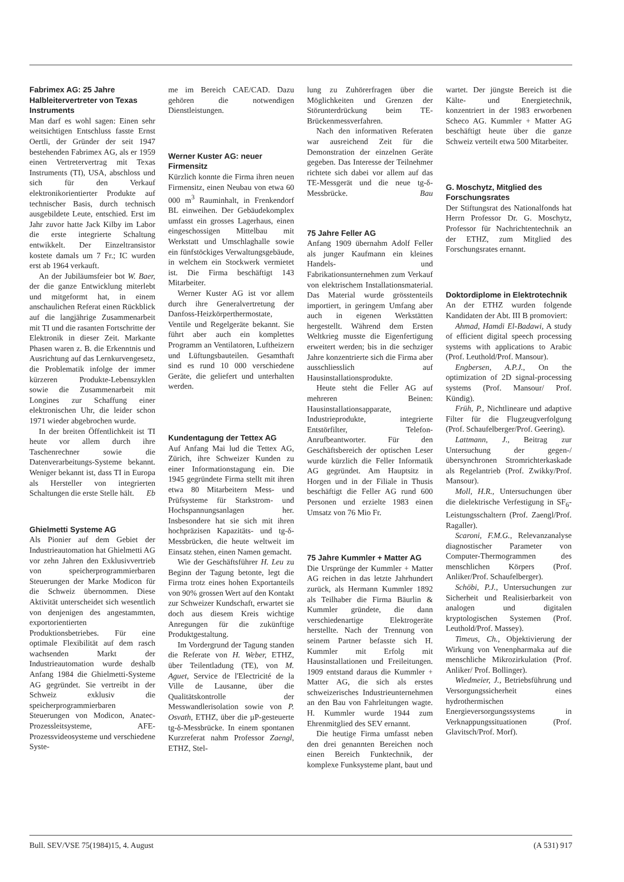Fabrimex AG: 25 Jahre Halbleitervertreter von Texas Instruments
Man darf es wohl sagen: Einen sehr weitsichtigen Entschluss fasste Ernst Oertli, der Gründer der seit 1947 bestehenden Fabrimex AG, als er 1959 einen Vertretervertrag mit Texas Instruments (TI), USA, abschloss und sich für den Verkauf elektronikorientierter Produkte auf technischer Basis, durch technisch ausgebildete Leute, entschied. Erst im Jahr zuvor hatte Jack Kilby im Labor die erste integrierte Schaltung entwikkelt. Der Einzeltransistor kostete damals um 7 Fr.; IC wurden erst ab 1964 verkauft.
An der Jubiläumsfeier bot W. Baer, der die ganze Entwicklung miterlebt und mitgeformt hat, in einem anschaulichen Referat einen Rückblick auf die langjährige Zusammenarbeit mit TI und die rasanten Fortschritte der Elektronik in dieser Zeit. Markante Phasen waren z. B. die Erkenntnis und Ausrichtung auf das Lernkurvengesetz, die Problematik infolge der immer kürzeren Produkte-Lebenszyklen sowie die Zusammenarbeit mit Longines zur Schaffung einer elektronischen Uhr, die leider schon 1971 wieder abgebrochen wurde.
In der breiten Öffentlichkeit ist TI heute vor allem durch ihre Taschenrechner sowie die Datenverarbeitungs-Systeme bekannt. Weniger bekannt ist, dass TI in Europa als Hersteller von integrierten Schaltungen die erste Stelle hält. Eb
Ghielmetti Systeme AG
Als Pionier auf dem Gebiet der Industrieautomation hat Ghielmetti AG vor zehn Jahren den Exklusivvertrieb von speicherprogrammierbaren Steuerungen der Marke Modicon für die Schweiz übernommen. Diese Aktivität unterscheidet sich wesentlich von denjenigen des angestammten, exportorientierten Produktionsbetriebes. Für eine optimale Flexibilität auf dem rasch wachsenden Markt der Industrieautomation wurde deshalb Anfang 1984 die Ghielmetti-Systeme AG gegründet. Sie vertreibt in der Schweiz exklusiv die speicherprogrammierbaren Steuerungen von Modicon, Anatec-Prozessleitsysteme, AFE-Prozessvideosysteme und verschiedene Syste-
me im Bereich CAE/CAD. Dazu gehören die notwendigen Dienstleistungen.
Werner Kuster AG: neuer Firmensitz
Kürzlich konnte die Firma ihren neuen Firmensitz, einen Neubau von etwa 60 000 m<sup>3</sup> Rauminhalt, in Frenkendorf BL einweihen. Der Gebäudekomplex umfasst ein grosses Lagerhaus, einen eingeschossigen Mittelbau mit Werkstatt und Umschlaghalle sowie ein fünfstöckiges Verwaltungsgebäude, in welchem ein Stockwerk vermietet ist. Die Firma beschäftigt 143 Mitarbeiter.
Werner Kuster AG ist vor allem durch ihre Generalvertretung der Danfoss-Heizkörperthermostate, Ventile und Regelgeräte bekannt. Sie führt aber auch ein komplettes Programm an Ventilatoren, Luftheizern und Lüftungsbauteilen. Gesamthaft sind es rund 10 000 verschiedene Geräte, die geliefert und unterhalten werden.
Kundentagung der Tettex AG
Auf Anfang Mai lud die Tettex AG, Zürich, ihre Schweizer Kunden zu einer Informationstagung ein. Die 1945 gegründete Firma stellt mit ihren etwa 80 Mitarbeitern Mess- und Prüfsysteme für Starkstrom- und Hochspannungsanlagen her. Insbesondere hat sie sich mit ihren hochpräzisen Kapazitäts- und tg-δ-Messbrücken, die heute weltweit im Einsatz stehen, einen Namen gemacht.
Wie der Geschäftsführer H. Leu zu Beginn der Tagung betonte, legt die Firma trotz eines hohen Exportanteils von 90% grossen Wert auf den Kontakt zur Schweizer Kundschaft, erwartet sie doch aus diesem Kreis wichtige Anregungen für die zukünftige Produktgestaltung.
Im Vordergrund der Tagung standen die Referate von H. Weber, ETHZ, über Teilentladung (TE), von M. Aguet, Service de l'Electricité de la Ville de Lausanne, über die Qualitätskontrolle der Messwandlerisolation sowie von P. Osvath, ETHZ, über die µP-gesteuerte tg-δ-Messbrücke. In einem spontanen Kurzreferat nahm Professor Zaengl, ETHZ, Stel-
lung zu Zuhörerfragen über die Möglichkeiten und Grenzen der Störunterdrückung beim TE-Brückenmessverfahren.
Nach den informativen Referaten war ausreichend Zeit für die Demonstration der einzelnen Geräte gegeben. Das Interesse der Teilnehmer richtete sich dabei vor allem auf das TE-Messgerät und die neue tg-δ-Messbrücke. Bau
75 Jahre Feller AG
Anfang 1909 übernahm Adolf Feller als junger Kaufmann ein kleines Handels- und Fabrikationsunternehmen zum Verkauf von elektrischem Installationsmaterial. Das Material wurde grösstenteils importiert, in geringem Umfang aber auch in eigenen Werkstätten hergestellt. Während dem Ersten Weltkrieg musste die Eigenfertigung erweitert werden; bis in die sechziger Jahre konzentrierte sich die Firma aber ausschliesslich auf Hausinstallationsprodukte.
Heute steht die Feller AG auf mehreren Beinen: Hausinstallationsapparate, Industrieprodukte, integrierte Entstörfilter, Telefon-Anrufbeantworter. Für den Geschäftsbereich der optischen Leser wurde kürzlich die Feller Informatik AG gegründet. Am Hauptsitz in Horgen und in der Filiale in Thusis beschäftigt die Feller AG rund 600 Personen und erzielte 1983 einen Umsatz von 76 Mio Fr.
75 Jahre Kummler + Matter AG
Die Ursprünge der Kummler + Matter AG reichen in das letzte Jahrhundert zurück, als Hermann Kummler 1892 als Teilhaber die Firma Bäurlin & Kummler gründete, die dann verschiedenartige Elektrogeräte herstellte. Nach der Trennung von seinem Partner befasste sich H. Kummler mit Erfolg mit Hausinstallationen und Freileitungen. 1909 entstand daraus die Kummler + Matter AG, die sich als erstes schweizerisches Industrieunternehmen an den Bau von Fahrleitungen wagte. H. Kummler wurde 1944 zum Ehrenmitglied des SEV ernannt.
Die heutige Firma umfasst neben den drei genannten Bereichen noch einen Bereich Funktechnik, der komplexe Funksysteme plant, baut und
wartet. Der jüngste Bereich ist die Kälte- und Energietechnik, konzentriert in der 1983 erworbenen Scheco AG. Kummler + Matter AG beschäftigt heute über die ganze Schweiz verteilt etwa 500 Mitarbeiter.
G. Moschytz, Mitglied des Forschungsrates
Der Stiftungsrat des Nationalfonds hat Herrn Professor Dr. G. Moschytz, Professor für Nachrichtentechnik an der ETHZ, zum Mitglied des Forschungsrates ernannt.
Doktordiplome in Elektrotechnik
An der ETHZ wurden folgende Kandidaten der Abt. III B promoviert:
Ahmad, Hamdi El-Badawi, A study of efficient digital speech processing systems with applications to Arabic (Prof. Leuthold/Prof. Mansour).
Engbersen, A.P.J., On the optimization of 2D signal-processing systems (Prof. Mansour/ Prof. Kündig).
Früh, P., Nichtlineare und adaptive Filter für die Flugzeugverfolgung (Prof. Schaufelberger/Prof. Geering).
Lattmann, J., Beitrag zur Untersuchung der gegen-/übersynchronen Stromrichterkaskade als Regelantrieb (Prof. Zwikky/Prof. Mansour).
Moll, H.R., Untersuchungen über die dielektrische Verfestigung in SF<sub>6</sub>-Leistungsschaltern (Prof. Zaengl/Prof. Ragaller).
Scaroni, F.M.G., Relevanzanalyse diagnostischer Parameter von Computer-Thermogrammen des menschlichen Körpers (Prof. Anliker/Prof. Schaufelberger).
Schöbi, P.J., Untersuchungen zur Sicherheit und Realisierbarkeit von analogen und digitalen kryptologischen Systemen (Prof. Leuthold/Prof. Massey).
Timeus, Ch., Objektivierung der Wirkung von Venenpharmaka auf die menschliche Mikrozirkulation (Prof. Anliker/ Prof. Bollinger).
Wiedmeier, J., Betriebsführung und Versorgungssicherheit eines hydrothermischen Energieversorgungssystems in Verknappungssituationen (Prof. Glavitsch/Prof. Morf).
Bull. SEV/VSE 75(1984)15, 4. August (A 531) 917